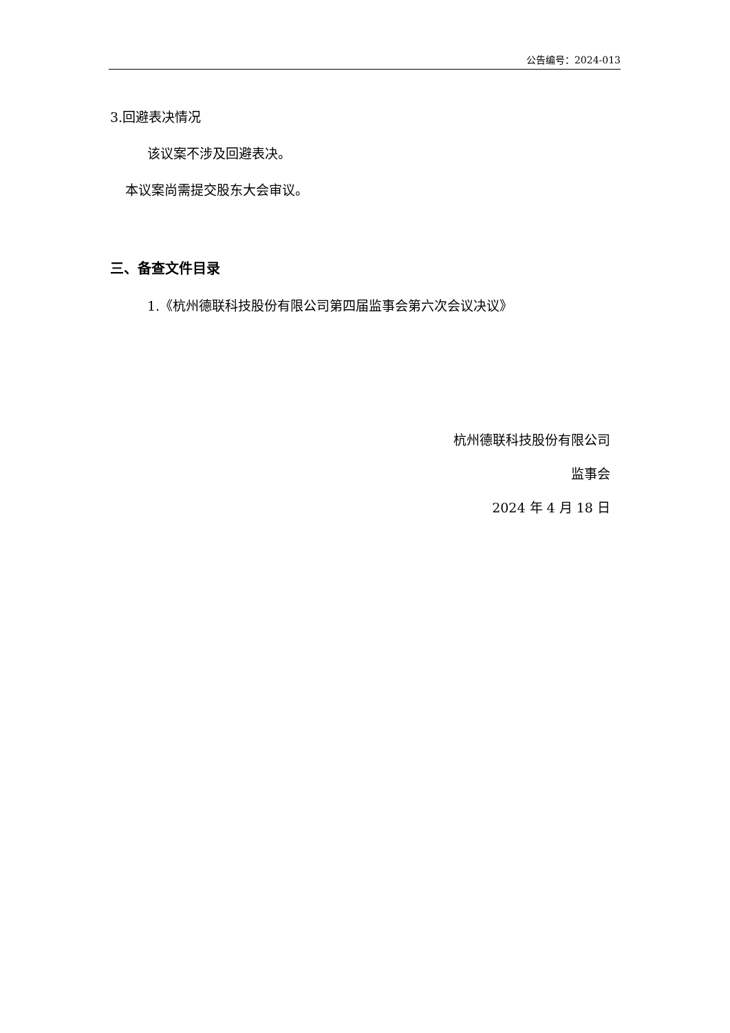公告编号：2024-013
3.回避表决情况
该议案不涉及回避表决。
本议案尚需提交股东大会审议。
三、备查文件目录
1.《杭州德联科技股份有限公司第四届监事会第六次会议决议》
杭州德联科技股份有限公司
监事会
2024 年 4 月 18 日